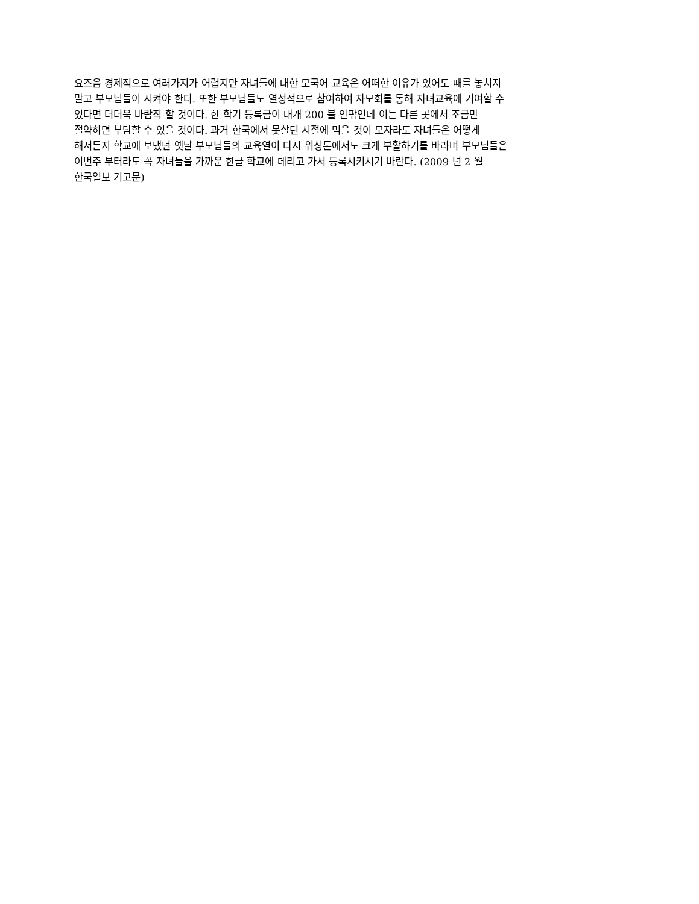요즈음 경제적으로 여러가지가 어렵지만 자녀들에 대한 모국어 교육은 어떠한 이유가 있어도 때를 놓치지
말고 부모님들이 시켜야 한다. 또한 부모님들도 열성적으로 참여하여 자모회를 통해 자녀교육에 기여할 수
있다면 더더욱 바람직 할 것이다. 한 학기 등록금이 대개 200 불 안팎인데 이는 다른 곳에서 조금만
절약하면 부담할 수 있을 것이다. 과거 한국에서 못살던 시절에 먹을 것이 모자라도 자녀들은 어떻게
해서든지 학교에 보냈던 옛날 부모님들의 교육열이 다시 워싱톤에서도 크게 부활하기를 바라며 부모님들은
이번주 부터라도 꼭 자녀들을 가까운 한글 학교에 데리고 가서 등록시키시기 바란다. (2009 년 2 월
한국일보 기고문)